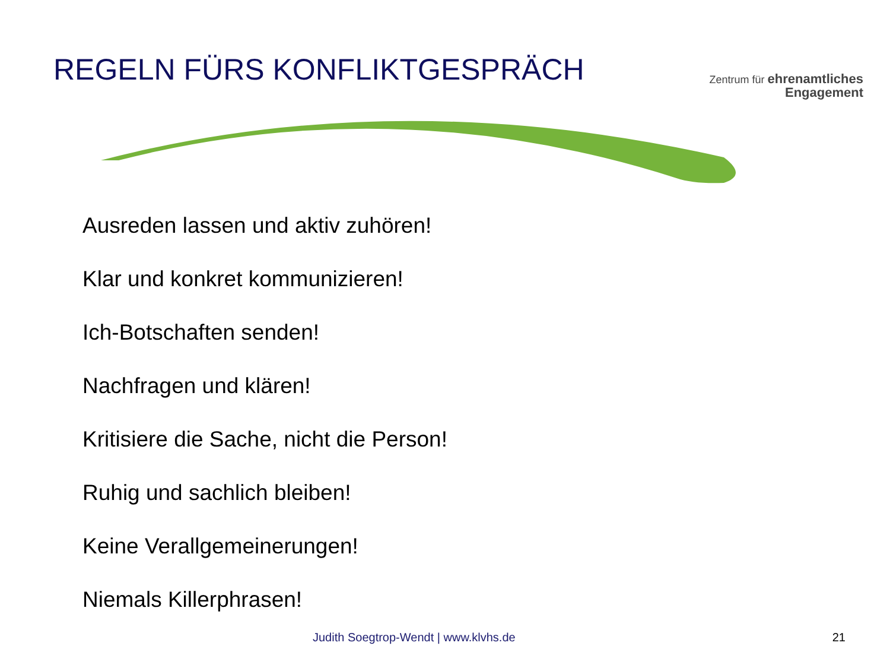REGELN FÜRS KONFLIKTGESPRÄCH
Zentrum für ehrenamtliches
Engagement
Ausreden lassen und aktiv zuhören!
Klar und konkret kommunizieren!
Ich-Botschaften senden!
Nachfragen und klären!
Kritisiere die Sache, nicht die Person!
Ruhig und sachlich bleiben!
Keine Verallgemeinerungen!
Niemals Killerphrasen!
Judith Soegtrop-Wendt | www.klvhs.de 21